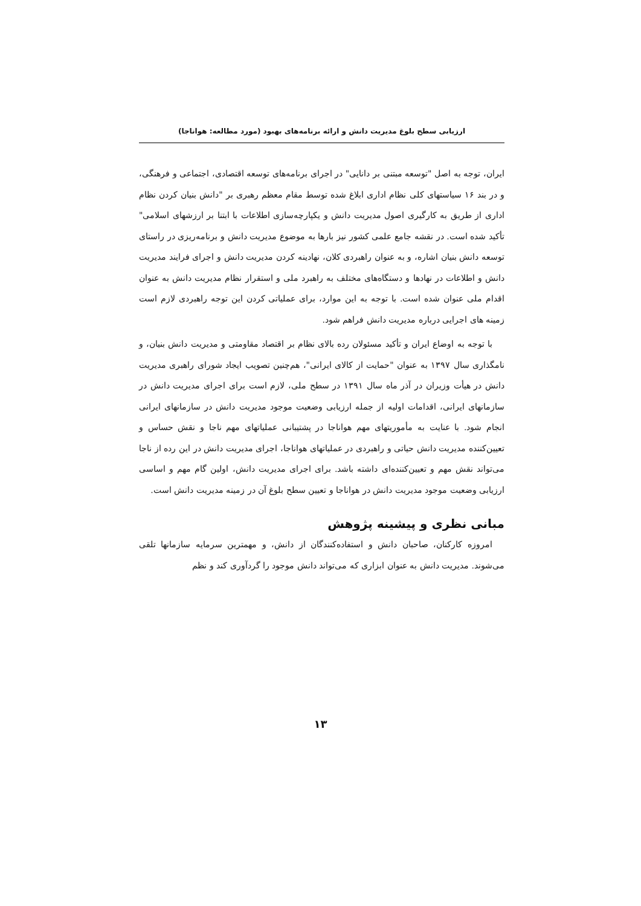ارزیابی سطح بلوغ مدیریت دانش و ارائه برنامه‌های بهبود (مورد مطالعه: هواناجا)
ایران، توجه به اصل "توسعه مبتنی بر دانایی" در اجرای برنامه‌های توسعه اقتصادی، اجتماعی و فرهنگی، و در بند ۱۶ سیاستهای کلی نظام اداری ابلاغ شده توسط مقام معظم رهبری بر "دانش بنیان کردن نظام اداری از طریق به کارگیری اصول مدیریت دانش و یکپارچه‌سازی اطلاعات با ابتنا بر ارزشهای اسلامی" تأکید شده است. در نقشه جامع علمی کشور نیز بارها به موضوع مدیریت دانش و برنامه‌ریزی در راستای توسعه دانش بنیان اشاره، و به عنوان راهبردی کلان، نهادینه کردن مدیریت دانش و اجرای فرایند مدیریت دانش و اطلاعات در نهادها و دستگاه‌های مختلف به راهبرد ملی و استقرار نظام مدیریت دانش به عنوان اقدام ملی عنوان شده است. با توجه به این موارد، برای عملیاتی کردن این توجه راهبردی لازم است زمینه های اجرایی درباره مدیریت دانش فراهم شود.
با توجه به اوضاع ایران و تأکید مسئولان رده بالای نظام بر اقتصاد مقاومتی و مدیریت دانش بنیان، و نامگذاری سال ۱۳۹۷ به عنوان "حمایت از کالای ایرانی"، هم‌چنین تصویب ایجاد شورای راهبری مدیریت دانش در هیأت وزیران در آذر ماه سال ۱۳۹۱ در سطح ملی، لازم است برای اجرای مدیریت دانش در سازمانهای ایرانی، اقدامات اولیه از جمله ارزیابی وضعیت موجود مدیریت دانش در سازمانهای ایرانی انجام شود. با عنایت به مأموریتهای مهم هواناجا در پشتیبانی عملیاتهای مهم ناجا و نقش حساس و تعیین‌کننده مدیریت دانش حیاتی و راهبردی در عملیاتهای هواناجا، اجرای مدیریت دانش در این رده از ناجا می‌تواند نقش مهم و تعیین‌کننده‌ای داشته باشد. برای اجرای مدیریت دانش، اولین گام مهم و اساسی ارزیابی وضعیت موجود مدیریت دانش در هواناجا و تعیین سطح بلوغ آن در زمینه مدیریت دانش است.
مبانی نظری و پیشینه پژوهش
امروزه کارکنان، صاحبان دانش و استفاده‌کنندگان از دانش، و مهمترین سرمایه سازمانها تلقی می‌شوند. مدیریت دانش به عنوان ابزاری که می‌تواند دانش موجود را گردآوری کند و نظم
۱۳